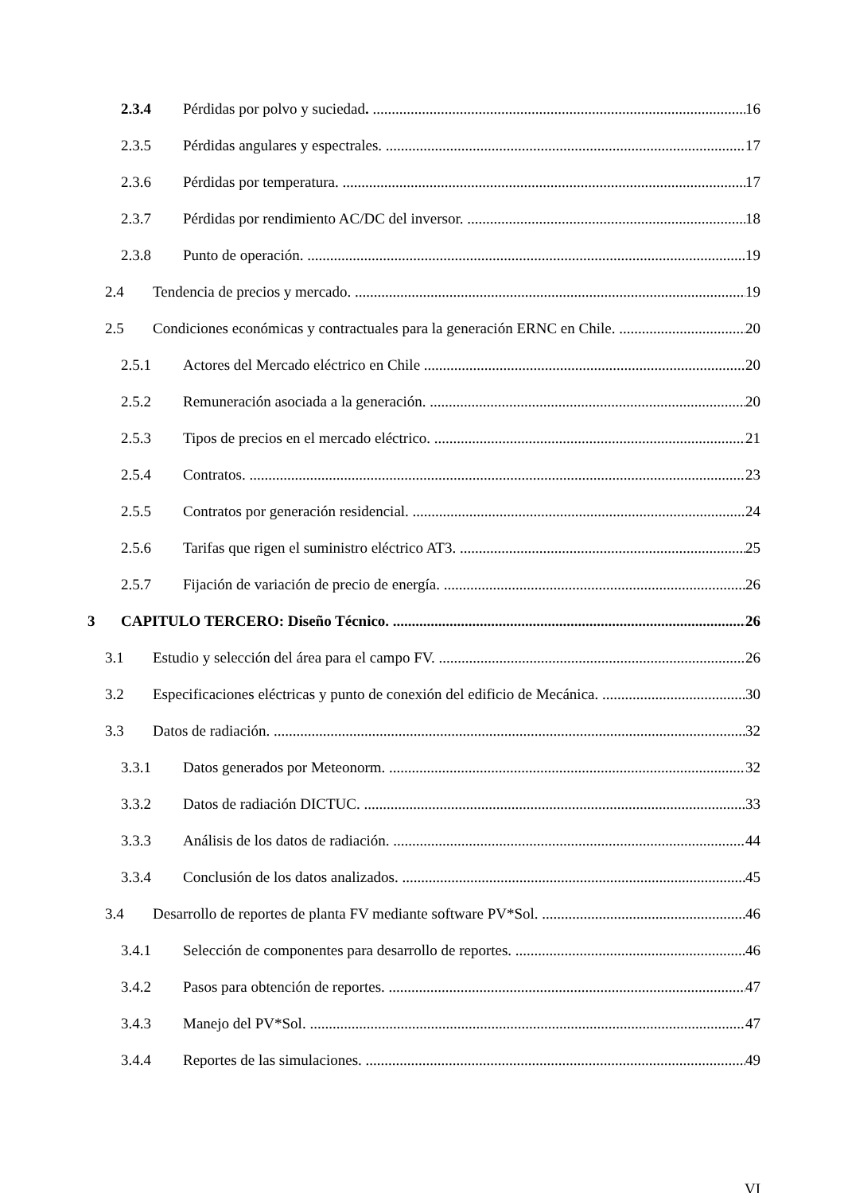2.3.4 Pérdidas por polvo y suciedad. 16
2.3.5 Pérdidas angulares y espectrales. 17
2.3.6 Pérdidas por temperatura. 17
2.3.7 Pérdidas por rendimiento AC/DC del inversor. 18
2.3.8 Punto de operación. 19
2.4 Tendencia de precios y mercado. 19
2.5 Condiciones económicas y contractuales para la generación ERNC en Chile. 20
2.5.1 Actores del Mercado eléctrico en Chile 20
2.5.2 Remuneración asociada a la generación. 20
2.5.3 Tipos de precios en el mercado eléctrico. 21
2.5.4 Contratos. 23
2.5.5 Contratos por generación residencial. 24
2.5.6 Tarifas que rigen el suministro eléctrico AT3. 25
2.5.7 Fijación de variación de precio de energía. 26
3 CAPITULO TERCERO: Diseño Técnico. 26
3.1 Estudio y selección del área para el campo FV. 26
3.2 Especificaciones eléctricas y punto de conexión del edificio de Mecánica. 30
3.3 Datos de radiación. 32
3.3.1 Datos generados por Meteonorm. 32
3.3.2 Datos de radiación DICTUC. 33
3.3.3 Análisis de los datos de radiación. 44
3.3.4 Conclusión de los datos analizados. 45
3.4 Desarrollo de reportes de planta FV mediante software PV*Sol. 46
3.4.1 Selección de componentes para desarrollo de reportes. 46
3.4.2 Pasos para obtención de reportes. 47
3.4.3 Manejo del PV*Sol. 47
3.4.4 Reportes de las simulaciones. 49
VI